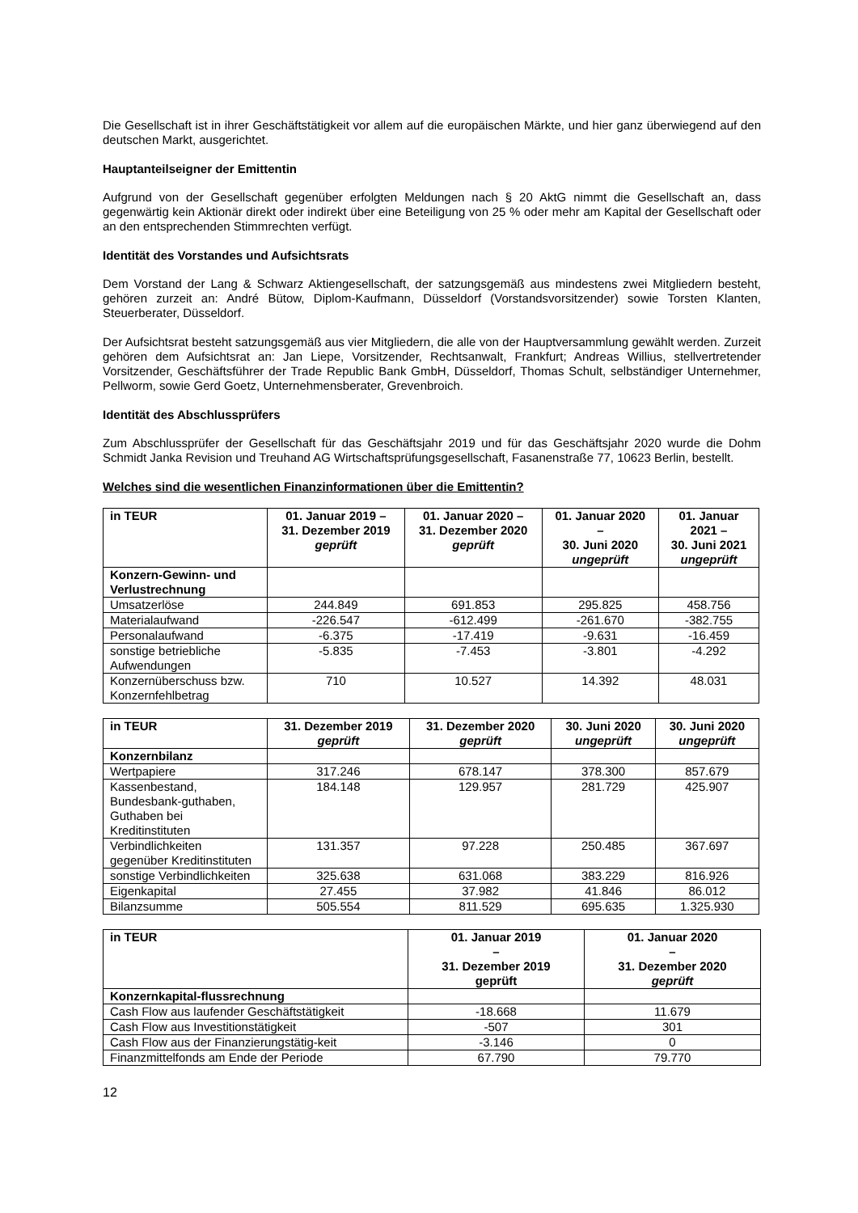Die Gesellschaft ist in ihrer Geschäftstätigkeit vor allem auf die europäischen Märkte, und hier ganz überwiegend auf den deutschen Markt, ausgerichtet.
Hauptanteilseigner der Emittentin
Aufgrund von der Gesellschaft gegenüber erfolgten Meldungen nach § 20 AktG nimmt die Gesellschaft an, dass gegenwärtig kein Aktionär direkt oder indirekt über eine Beteiligung von 25 % oder mehr am Kapital der Gesellschaft oder an den entsprechenden Stimmrechten verfügt.
Identität des Vorstandes und Aufsichtsrats
Dem Vorstand der Lang & Schwarz Aktiengesellschaft, der satzungsgemäß aus mindestens zwei Mitgliedern besteht, gehören zurzeit an: André Bütow, Diplom-Kaufmann, Düsseldorf (Vorstandsvorsitzender) sowie Torsten Klanten, Steuerberater, Düsseldorf.
Der Aufsichtsrat besteht satzungsgemäß aus vier Mitgliedern, die alle von der Hauptversammlung gewählt werden. Zurzeit gehören dem Aufsichtsrat an: Jan Liepe, Vorsitzender, Rechtsanwalt, Frankfurt; Andreas Willius, stellvertretender Vorsitzender, Geschäftsführer der Trade Republic Bank GmbH, Düsseldorf, Thomas Schult, selbständiger Unternehmer, Pellworm, sowie Gerd Goetz, Unternehmensberater, Grevenbroich.
Identität des Abschlussprüfers
Zum Abschlussprüfer der Gesellschaft für das Geschäftsjahr 2019 und für das Geschäftsjahr 2020 wurde die Dohm Schmidt Janka Revision und Treuhand AG Wirtschaftsprüfungsgesellschaft, Fasanenstraße 77, 10623 Berlin, bestellt.
Welches sind die wesentlichen Finanzinformationen über die Emittentin?
| in TEUR | 01. Januar 2019 – 31. Dezember 2019 geprüft | 01. Januar 2020 – 31. Dezember 2020 geprüft | 01. Januar 2020 – 30. Juni 2020 ungeprüft | 01. Januar 2021 – 30. Juni 2021 ungeprüft |
| --- | --- | --- | --- | --- |
| Konzern-Gewinn- und Verlustrechnung | | | | |
| Umsatzerlöse | 244.849 | 691.853 | 295.825 | 458.756 |
| Materialaufwand | -226.547 | -612.499 | -261.670 | -382.755 |
| Personalaufwand | -6.375 | -17.419 | -9.631 | -16.459 |
| sonstige betriebliche Aufwendungen | -5.835 | -7.453 | -3.801 | -4.292 |
| Konzernüberschuss bzw. Konzernfehlbetrag | 710 | 10.527 | 14.392 | 48.031 |
| in TEUR | 31. Dezember 2019 geprüft | 31. Dezember 2020 geprüft | 30. Juni 2020 ungeprüft | 30. Juni 2020 ungeprüft |
| --- | --- | --- | --- | --- |
| Konzernbilanz | | | | |
| Wertpapiere | 317.246 | 678.147 | 378.300 | 857.679 |
| Kassenbestand, Bundesbank-guthaben, Guthaben bei Kreditinstituten | 184.148 | 129.957 | 281.729 | 425.907 |
| Verbindlichkeiten gegenüber Kreditinstituten | 131.357 | 97.228 | 250.485 | 367.697 |
| sonstige Verbindlichkeiten | 325.638 | 631.068 | 383.229 | 816.926 |
| Eigenkapital | 27.455 | 37.982 | 41.846 | 86.012 |
| Bilanzsumme | 505.554 | 811.529 | 695.635 | 1.325.930 |
| in TEUR | 01. Januar 2019 – 31. Dezember 2019 geprüft | 01. Januar 2020 – 31. Dezember 2020 geprüft |
| --- | --- | --- |
| Konzernkapital-flussrechnung | | |
| Cash Flow aus laufender Geschäftstätigkeit | -18.668 | 11.679 |
| Cash Flow aus Investitionstätigkeit | -507 | 301 |
| Cash Flow aus der Finanzierungstätig-keit | -3.146 | 0 |
| Finanzmittelfonds am Ende der Periode | 67.790 | 79.770 |
12